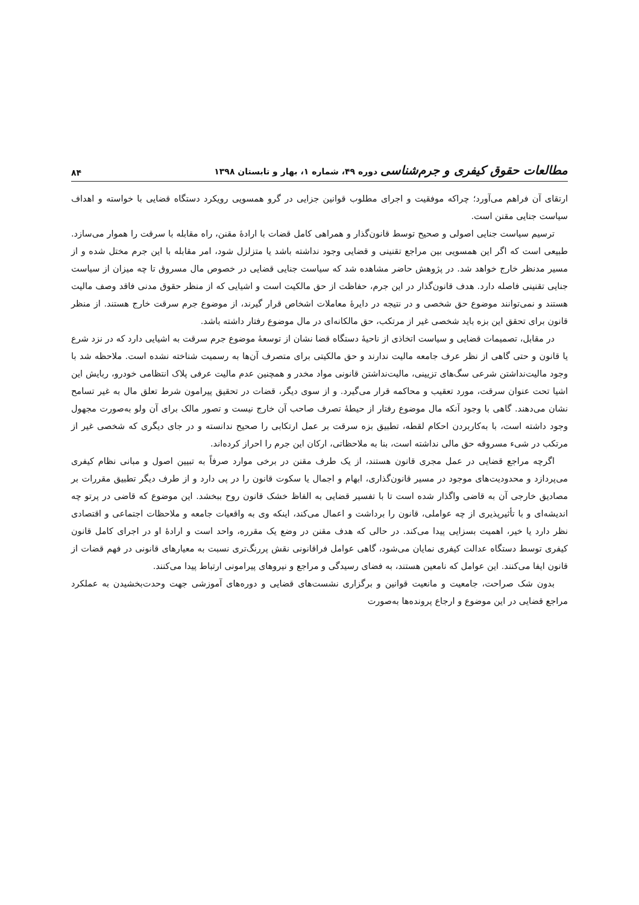مطالعات حقوق کیفری و جرم‌شناسی دوره ۴۹، شماره ۱، بهار و تابستان ۱۳۹۸
۸۴
ارتقای آن فراهم می‌آورد؛ چراکه موفقیت و اجرای مطلوب قوانین جزایی در گرو همسویی رویکرد دستگاه قضایی با خواسته و اهداف سیاست جنایی مقنن است.
ترسیم سیاست جنایی اصولی و صحیح توسط قانون‌گذار و همراهی کامل قضات با ارادهٔ مقنن، راه مقابله با سرقت را هموار می‌سازد. طبیعی است که اگر این همسویی بین مراجع تقنینی و قضایی وجود نداشته باشد یا متزلزل شود، امر مقابله با این جرم مختل شده و از مسیر مدنظر خارج خواهد شد. در پژوهش حاضر مشاهده شد که سیاست جنایی قضایی در خصوص مال مسروق تا چه میزان از سیاست جنایی تقنینی فاصله دارد. هدف قانون‌گذار در این جرم، حفاظت از حق مالکیت است و اشیایی که از منظر حقوق مدنی فاقد وصف مالیت هستند و نمی‌توانند موضوع حق شخصی و در نتیجه در دایرهٔ معاملات اشخاص قرار گیرند، از موضوع جرم سرقت خارج هستند. از منظر قانون برای تحقق این بزه باید شخصی غیر از مرتکب، حق مالکانه‌ای در مال موضوع رفتار داشته باشد.
در مقابل، تصمیمات قضایی و سیاست اتخاذی از ناحیهٔ دستگاه قضا نشان از توسعهٔ موضوع جرم سرقت به اشیایی دارد که در نزد شرع یا قانون و حتی گاهی از نظر عرف جامعه مالیت ندارند و حق مالکیتی برای متصرف آن‌ها به رسمیت شناخته نشده است. ملاحظه شد با وجود مالیت‌نداشتن شرعی سگ‌های تزیینی، مالیت‌نداشتن قانونی مواد مخدر و همچنین عدم مالیت عرفی پلاک انتظامی خودرو، ربایش این اشیا تحت عنوان سرقت، مورد تعقیب و محاکمه قرار می‌گیرد. و از سوی دیگر، قضات در تحقیق پیرامون شرط تعلق مال به غیر تسامح نشان می‌دهند. گاهی با وجود آنکه مال موضوع رفتار از حیطهٔ تصرف صاحب آن خارج نیست و تصور مالک برای آن ولو به‌صورت مجهول وجود داشته است، با به‌کاربردن احکام لقطه، تطبیق بزه سرقت بر عمل ارتکابی را صحیح ندانسته و در جای دیگری که شخصی غیر از مرتکب در شیء مسروقه حق مالی نداشته است، بنا به ملاحظاتی، ارکان این جرم را احراز کرده‌اند.
اگرچه مراجع قضایی در عمل مجری قانون هستند، از یک طرف مقنن در برخی موارد صرفاً به تبیین اصول و مبانی نظام کیفری می‌پردازد و محدودیت‌های موجود در مسیر قانون‌گذاری، ابهام و اجمال یا سکوت قانون را در پی دارد و از طرف دیگر تطبیق مقررات بر مصادیق خارجی آن به قاضی واگذار شده است تا با تفسیر قضایی به الفاظ خشک قانون روح ببخشد. این موضوع که قاضی در پرتو چه اندیشه‌ای و با تأثیرپذیری از چه عواملی، قانون را برداشت و اعمال می‌کند، اینکه وی به واقعیات جامعه و ملاحظات اجتماعی و اقتصادی نظر دارد یا خیر، اهمیت بسزایی پیدا می‌کند. در حالی که هدف مقنن در وضع یک مقرره، واحد است و ارادهٔ او در اجرای کامل قانون کیفری توسط دستگاه عدالت کیفری نمایان می‌شود، گاهی عوامل فراقانونی نقش پررنگ‌تری نسبت به معیارهای قانونی در فهم قضات از قانون ایفا می‌کنند. این عوامل که نامعین هستند، به فضای رسیدگی و مراجع و نیروهای پیرامونی ارتباط پیدا می‌کنند.
بدون شک صراحت، جامعیت و مانعیت قوانین و برگزاری نشست‌های قضایی و دوره‌های آموزشی جهت وحدت‌بخشیدن به عملکرد مراجع قضایی در این موضوع و ارجاع پرونده‌ها به‌صورت